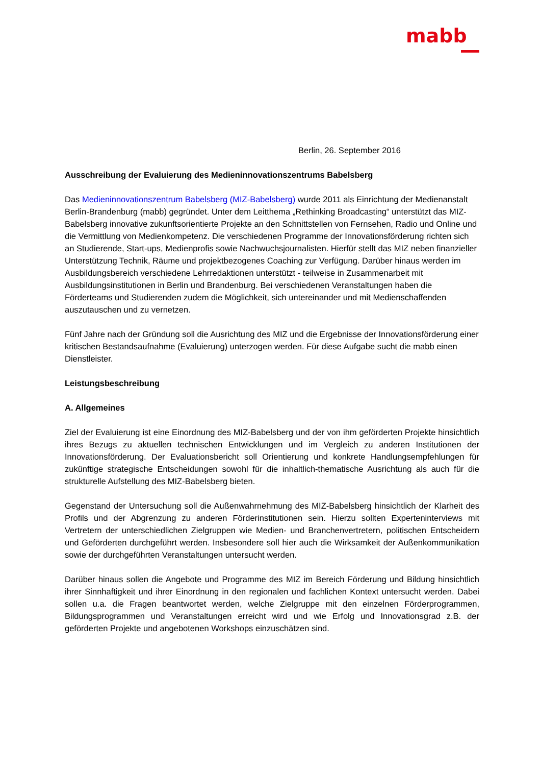mabb
Berlin, 26. September 2016
Ausschreibung der Evaluierung des Medieninnovationszentrums Babelsberg
Das Medieninnovationszentrum Babelsberg (MIZ-Babelsberg) wurde 2011 als Einrichtung der Medienanstalt Berlin-Brandenburg (mabb) gegründet. Unter dem Leitthema „Rethinking Broadcasting“ unterstützt das MIZ-Babelsberg innovative zukunftsorientierte Projekte an den Schnittstellen von Fernsehen, Radio und Online und die Vermittlung von Medienkompetenz. Die verschiedenen Programme der Innovationsförderung richten sich an Studierende, Start-ups, Medienprofis sowie Nachwuchsjournalisten. Hierfür stellt das MIZ neben finanzieller Unterstützung Technik, Räume und projektbezogenes Coaching zur Verfügung. Darüber hinaus werden im Ausbildungsbereich verschiedene Lehrredaktionen unterstützt - teilweise in Zusammenarbeit mit Ausbildungsinstitutionen in Berlin und Brandenburg. Bei verschiedenen Veranstaltungen haben die Förderteams und Studierenden zudem die Möglichkeit, sich untereinander und mit Medienschaffenden auszutauschen und zu vernetzen.
Fünf Jahre nach der Gründung soll die Ausrichtung des MIZ und die Ergebnisse der Innovationsförderung einer kritischen Bestandsaufnahme (Evaluierung) unterzogen werden. Für diese Aufgabe sucht die mabb einen Dienstleister.
Leistungsbeschreibung
A. Allgemeines
Ziel der Evaluierung ist eine Einordnung des MIZ-Babelsberg und der von ihm geförderten Projekte hinsichtlich ihres Bezugs zu aktuellen technischen Entwicklungen und im Vergleich zu anderen Institutionen der Innovationsförderung. Der Evaluationsbericht soll Orientierung und konkrete Handlungsempfehlungen für zukünftige strategische Entscheidungen sowohl für die inhaltlich-thematische Ausrichtung als auch für die strukturelle Aufstellung des MIZ-Babelsberg bieten.
Gegenstand der Untersuchung soll die Außenwahrnehmung des MIZ-Babelsberg hinsichtlich der Klarheit des Profils und der Abgrenzung zu anderen Förderinstitutionen sein. Hierzu sollten Experteninterviews mit Vertretern der unterschiedlichen Zielgruppen wie Medien- und Branchenvertretern, politischen Entscheidern und Geförderten durchgeführt werden. Insbesondere soll hier auch die Wirksamkeit der Außenkommunikation sowie der durchgeführten Veranstaltungen untersucht werden.
Darüber hinaus sollen die Angebote und Programme des MIZ im Bereich Förderung und Bildung hinsichtlich ihrer Sinnhaftigkeit und ihrer Einordnung in den regionalen und fachlichen Kontext untersucht werden. Dabei sollen u.a. die Fragen beantwortet werden, welche Zielgruppe mit den einzelnen Förderprogrammen, Bildungsprogrammen und Veranstaltungen erreicht wird und wie Erfolg und Innovationsgrad z.B. der geförderten Projekte und angebotenen Workshops einzuschätzen sind.